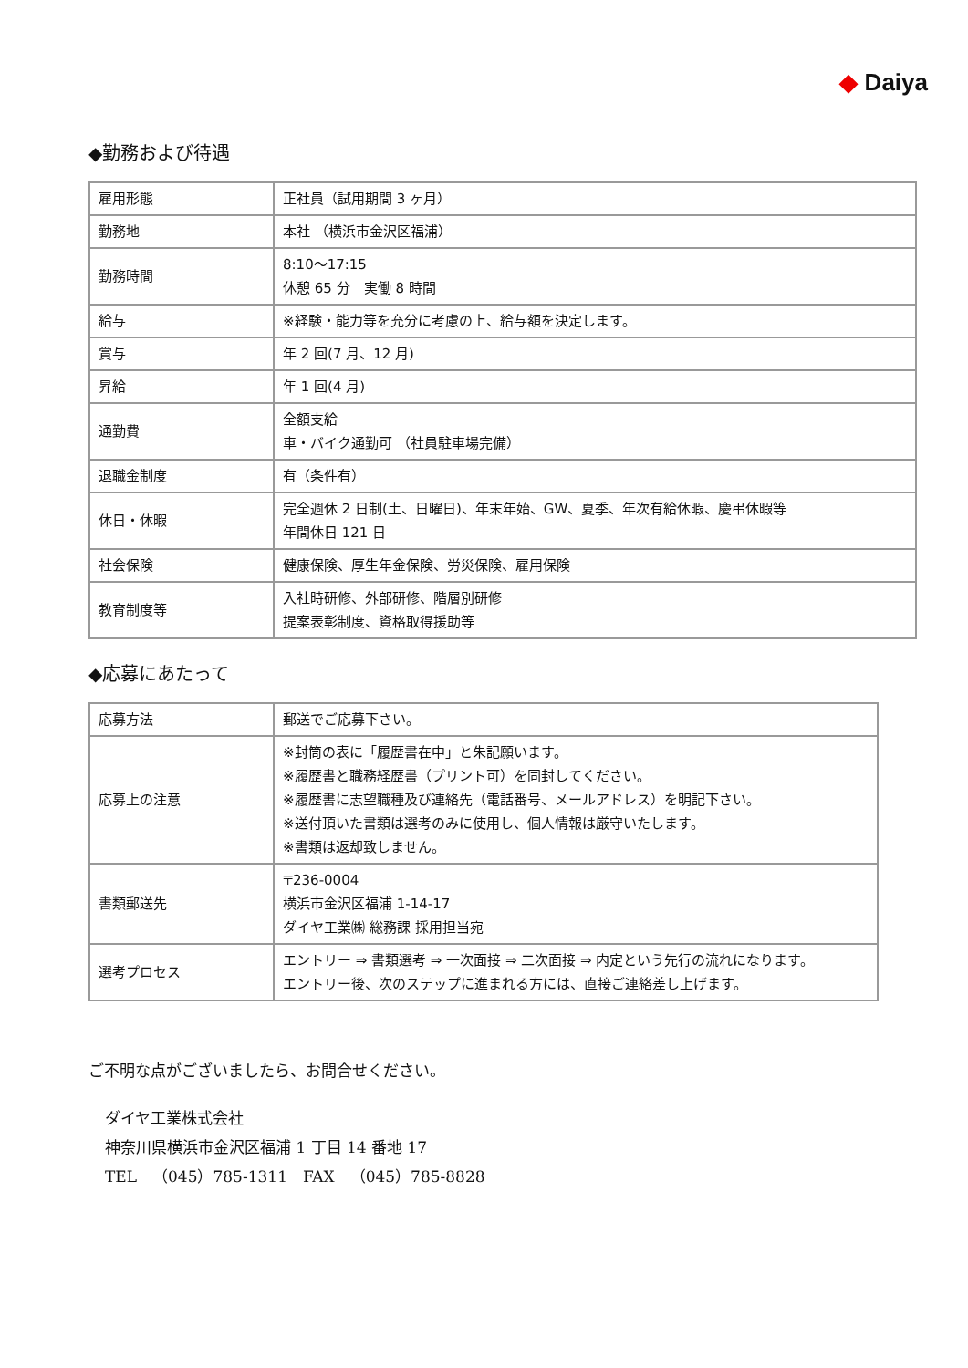◆ Daiya
◆勤務および待遇
| 雇用形態 | 正社員（試用期間 3 ヶ月） |
| 勤務地 | 本社 （横浜市金沢区福浦） |
| 勤務時間 | 8:10～17:15 休憩 65 分 実働 8 時間 |
| 給与 | ※経験・能力等を充分に考慮の上、給与額を決定します。 |
| 賞与 | 年 2 回(7 月、12 月) |
| 昇給 | 年 1 回(4 月) |
| 通勤費 | 全額支給 車・バイク通勤可 （社員駐車場完備） |
| 退職金制度 | 有（条件有） |
| 休日・休暇 | 完全週休 2 日制(土、日曜日)、年末年始、GW、夏季、年次有給休暇、慶弔休暇等 年間休日 121 日 |
| 社会保険 | 健康保険、厚生年金保険、労災保険、雇用保険 |
| 教育制度等 | 入社時研修、外部研修、階層別研修 提案表彰制度、資格取得援助等 |
◆応募にあたって
| 応募方法 | 郵送でご応募下さい。 |
| 応募上の注意 | ※封筒の表に「履歴書在中」と朱記願います。 ※履歴書と職務経歴書（プリント可）を同封してください。 ※履歴書に志望職種及び連絡先（電話番号、メールアドレス）を明記下さい。 ※送付頂いた書類は選考のみに使用し、個人情報は厳守いたします。 ※書類は返却致しません。 |
| 書類郵送先 | 〒236-0004 横浜市金沢区福浦 1-14-17 ダイヤ工業㈱ 総務課 採用担当宛 |
| 選考プロセス | エントリー ⇒ 書類選考 ⇒ 一次面接 ⇒ 二次面接 ⇒ 内定という先行の流れになります。 エントリー後、次のステップに進まれる方には、直接ご連絡差し上げます。 |
ご不明な点がございましたら、お問合せください。
ダイヤ工業株式会社
神奈川県横浜市金沢区福浦 1 丁目 14 番地 17
TEL　（045）785-1311　FAX　（045）785-8828